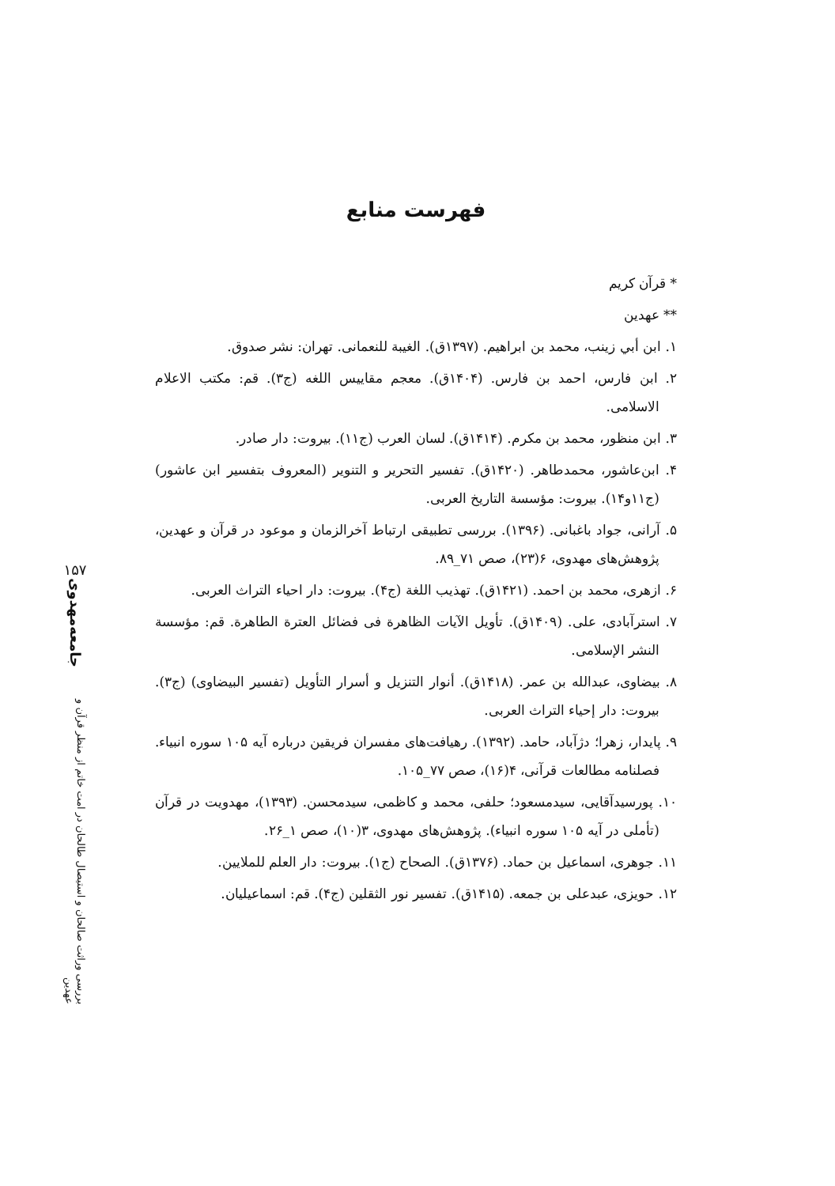فهرست منابع
* قرآن کریم
** عهدین
۱. ابن أبي زینب، محمد بن ابراهیم. (۱۳۹۷ق). الغیبة للنعمانی. تهران: نشر صدوق.
۲. ابن فارس، احمد بن فارس. (۱۴۰۴ق). معجم مقاییس اللغه (ج۳). قم: مکتب الاعلام الاسلامی.
۳. ابن منظور، محمد بن مکرم. (۱۴۱۴ق). لسان العرب (ج۱۱). بیروت: دار صادر.
۴. ابن‌عاشور، محمدطاهر. (۱۴۲۰ق). تفسیر التحریر و التنویر (المعروف بتفسیر ابن عاشور) (ج۱۱و۱۴). بیروت: مؤسسة التاریخ العربی.
۵. آرانی، جواد باغبانی. (۱۳۹۶). بررسی تطبیقی ارتباط آخرالزمان و موعود در قرآن و عهدین، پژوهش‌های مهدوی، ۶(۲۳)، صص ۷۱_۸۹.
۶. ازهری، محمد بن احمد. (۱۴۲۱ق). تهذیب اللغة (ج۴). بیروت: دار احیاء التراث العربی.
۷. استرآبادی، علی. (۱۴۰۹ق). تأویل الآیات الظاهرة فی فضائل العترة الطاهرة. قم: مؤسسة النشر الإسلامی.
۸. بیضاوی، عبدالله بن عمر. (۱۴۱۸ق). أنوار التنزیل و أسرار التأویل (تفسیر البیضاوی) (ج۳). بیروت: دار إحیاء التراث العربی.
۹. پایدار، زهرا؛ دژآباد، حامد. (۱۳۹۲). رهیافت‌های مفسران فریقین درباره آیه ۱۰۵ سوره انبیاء. فصلنامه مطالعات قرآنی، ۴(۱۶)، صص ۷۷_۱۰۵.
۱۰. پورسیدآقایی، سیدمسعود؛ حلفی، محمد و کاظمی، سیدمحسن. (۱۳۹۳)، مهدویت در قرآن (تأملی در آیه ۱۰۵ سوره انبیاء). پژوهش‌های مهدوی، ۳(۱۰)، صص ۱_۲۶.
۱۱. جوهری، اسماعیل بن حماد. (۱۳۷۶ق). الصحاح (ج۱). بیروت: دار العلم للملایین.
۱۲. حویزی، عبدعلی بن جمعه. (۱۴۱۵ق). تفسیر نور الثقلین (ج۴). قم: اسماعیلیان.
۱۵۷
جامعه‌مهدوی
بررسی وراثت صالحان و استیصال طالحان در امت خاتم از منظر قرآن و عهدین